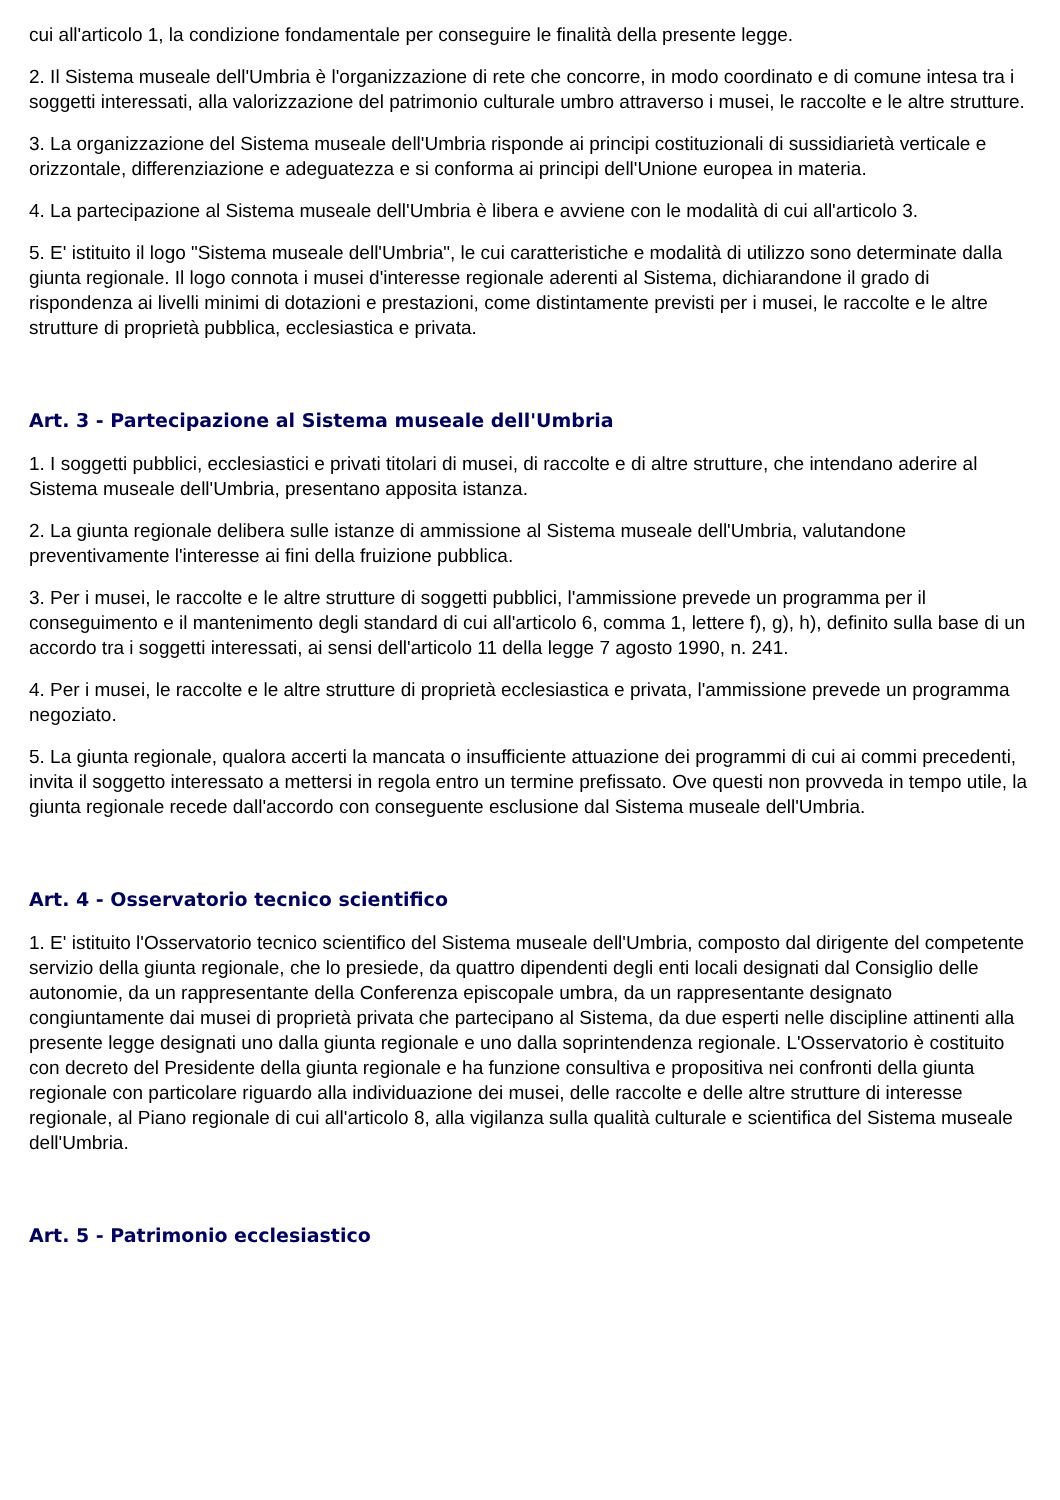cui all'articolo 1, la condizione fondamentale per conseguire le finalità della presente legge.
2. Il Sistema museale dell'Umbria è l'organizzazione di rete che concorre, in modo coordinato e di comune intesa tra i soggetti interessati, alla valorizzazione del patrimonio culturale umbro attraverso i musei, le raccolte e le altre strutture.
3. La organizzazione del Sistema museale dell'Umbria risponde ai principi costituzionali di sussidiarietà verticale e orizzontale, differenziazione e adeguatezza e si conforma ai principi dell'Unione europea in materia.
4. La partecipazione al Sistema museale dell'Umbria è libera e avviene con le modalità di cui all'articolo 3.
5. E' istituito il logo "Sistema museale dell'Umbria", le cui caratteristiche e modalità di utilizzo sono determinate dalla giunta regionale. Il logo connota i musei d'interesse regionale aderenti al Sistema, dichiarandone il grado di rispondenza ai livelli minimi di dotazioni e prestazioni, come distintamente previsti per i musei, le raccolte e le altre strutture di proprietà pubblica, ecclesiastica e privata.
Art. 3 - Partecipazione al Sistema museale dell'Umbria
1. I soggetti pubblici, ecclesiastici e privati titolari di musei, di raccolte e di altre strutture, che intendano aderire al Sistema museale dell'Umbria, presentano apposita istanza.
2. La giunta regionale delibera sulle istanze di ammissione al Sistema museale dell'Umbria, valutandone preventivamente l'interesse ai fini della fruizione pubblica.
3. Per i musei, le raccolte e le altre strutture di soggetti pubblici, l'ammissione prevede un programma per il conseguimento e il mantenimento degli standard di cui all'articolo 6, comma 1, lettere f), g), h), definito sulla base di un accordo tra i soggetti interessati, ai sensi dell'articolo 11 della legge 7 agosto 1990, n. 241.
4. Per i musei, le raccolte e le altre strutture di proprietà ecclesiastica e privata, l'ammissione prevede un programma negoziato.
5. La giunta regionale, qualora accerti la mancata o insufficiente attuazione dei programmi di cui ai commi precedenti, invita il soggetto interessato a mettersi in regola entro un termine prefissato. Ove questi non provveda in tempo utile, la giunta regionale recede dall'accordo con conseguente esclusione dal Sistema museale dell'Umbria.
Art. 4 - Osservatorio tecnico scientifico
1. E' istituito l'Osservatorio tecnico scientifico del Sistema museale dell'Umbria, composto dal dirigente del competente servizio della giunta regionale, che lo presiede, da quattro dipendenti degli enti locali designati dal Consiglio delle autonomie, da un rappresentante della Conferenza episcopale umbra, da un rappresentante designato congiuntamente dai musei di proprietà privata che partecipano al Sistema, da due esperti nelle discipline attinenti alla presente legge designati uno dalla giunta regionale e uno dalla soprintendenza regionale. L'Osservatorio è costituito con decreto del Presidente della giunta regionale e ha funzione consultiva e propositiva nei confronti della giunta regionale con particolare riguardo alla individuazione dei musei, delle raccolte e delle altre strutture di interesse regionale, al Piano regionale di cui all'articolo 8, alla vigilanza sulla qualità culturale e scientifica del Sistema museale dell'Umbria.
Art. 5 - Patrimonio ecclesiastico